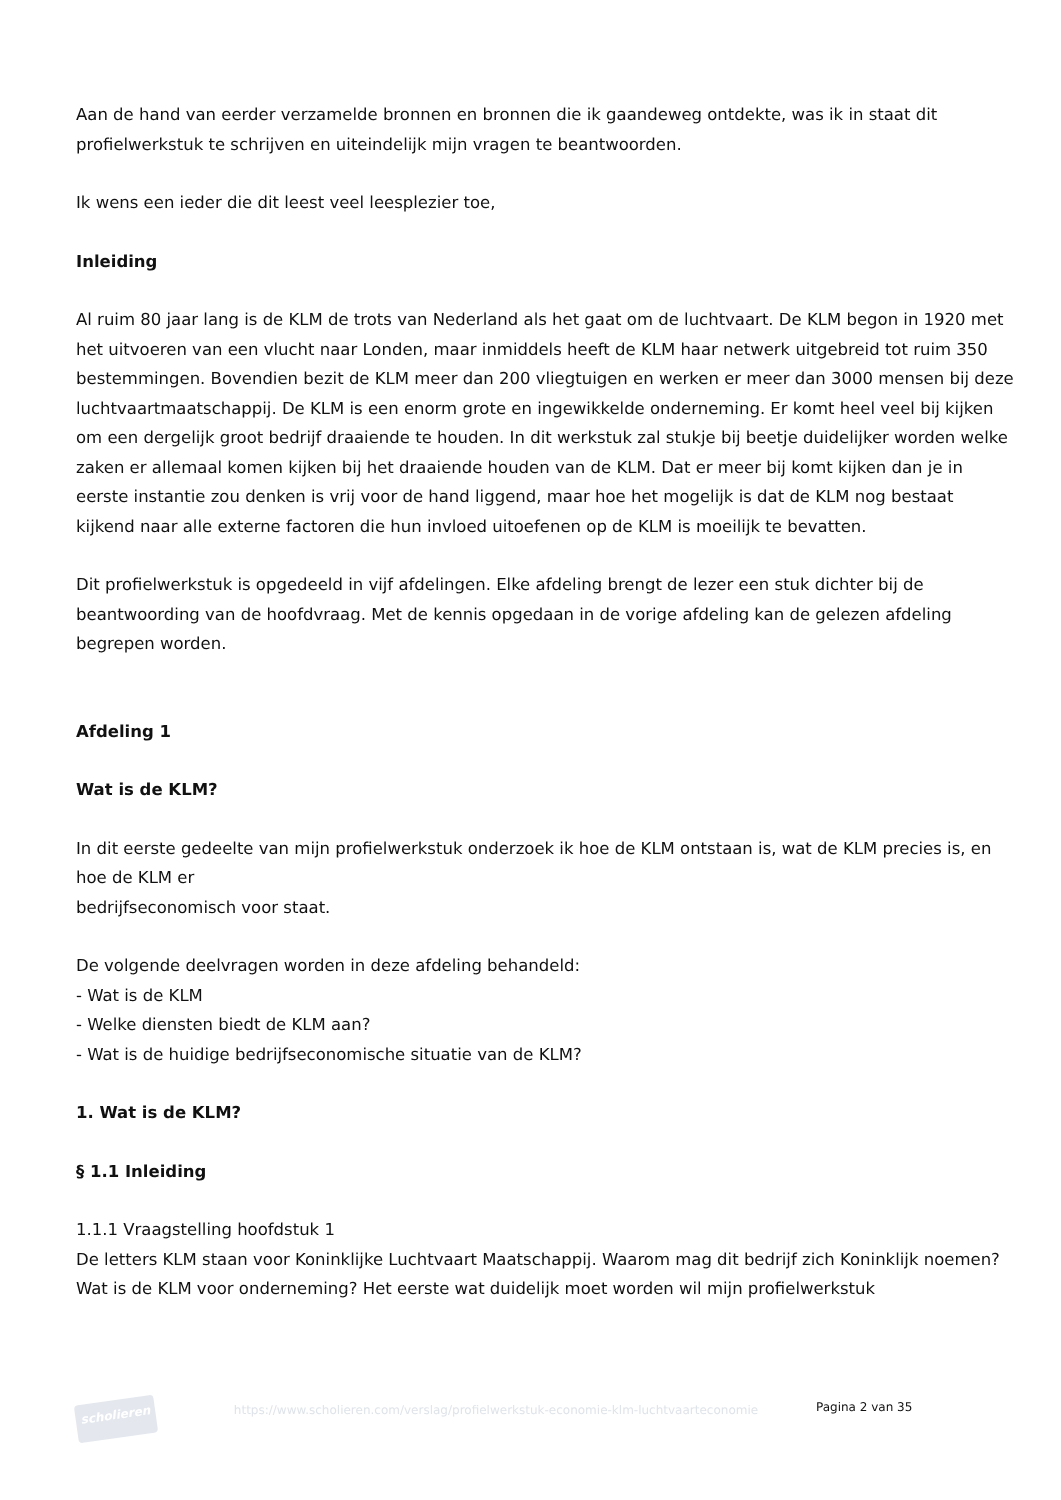Aan de hand van eerder verzamelde bronnen en bronnen die ik gaandeweg ontdekte, was ik in staat dit profielwerkstuk te schrijven en uiteindelijk mijn vragen te beantwoorden.
Ik wens een ieder die dit leest veel leesplezier toe,
Inleiding
Al ruim 80 jaar lang is de KLM de trots van Nederland als het gaat om de luchtvaart. De KLM begon in 1920 met het uitvoeren van een vlucht naar Londen, maar inmiddels heeft de KLM haar netwerk uitgebreid tot ruim 350 bestemmingen. Bovendien bezit de KLM meer dan 200 vliegtuigen en werken er meer dan 3000 mensen bij deze luchtvaartmaatschappij. De KLM is een enorm grote en ingewikkelde onderneming. Er komt heel veel bij kijken om een dergelijk groot bedrijf draaiende te houden. In dit werkstuk zal stukje bij beetje duidelijker worden welke zaken er allemaal komen kijken bij het draaiende houden van de KLM. Dat er meer bij komt kijken dan je in eerste instantie zou denken is vrij voor de hand liggend, maar hoe het mogelijk is dat de KLM nog bestaat kijkend naar alle externe factoren die hun invloed uitoefenen op de KLM is moeilijk te bevatten.
Dit profielwerkstuk is opgedeeld in vijf afdelingen. Elke afdeling brengt de lezer een stuk dichter bij de beantwoording van de hoofdvraag. Met de kennis opgedaan in de vorige afdeling kan de gelezen afdeling begrepen worden.
Afdeling 1
Wat is de KLM?
In dit eerste gedeelte van mijn profielwerkstuk onderzoek ik hoe de KLM ontstaan is, wat de KLM precies is, en hoe de KLM er
bedrijfseconomisch voor staat.
De volgende deelvragen worden in deze afdeling behandeld:
- Wat is de KLM
- Welke diensten biedt de KLM aan?
- Wat is de huidige bedrijfseconomische situatie van de KLM?
1. Wat is de KLM?
§ 1.1 Inleiding
1.1.1 Vraagstelling hoofdstuk 1
De letters KLM staan voor Koninklijke Luchtvaart Maatschappij. Waarom mag dit bedrijf zich Koninklijk noemen? Wat is de KLM voor onderneming? Het eerste wat duidelijk moet worden wil mijn profielwerkstuk
scholieren
https://www.scholieren.com/verslag/profielwerkstuk-economie-klm-luchtvaarteconomie
Pagina 2 van 35